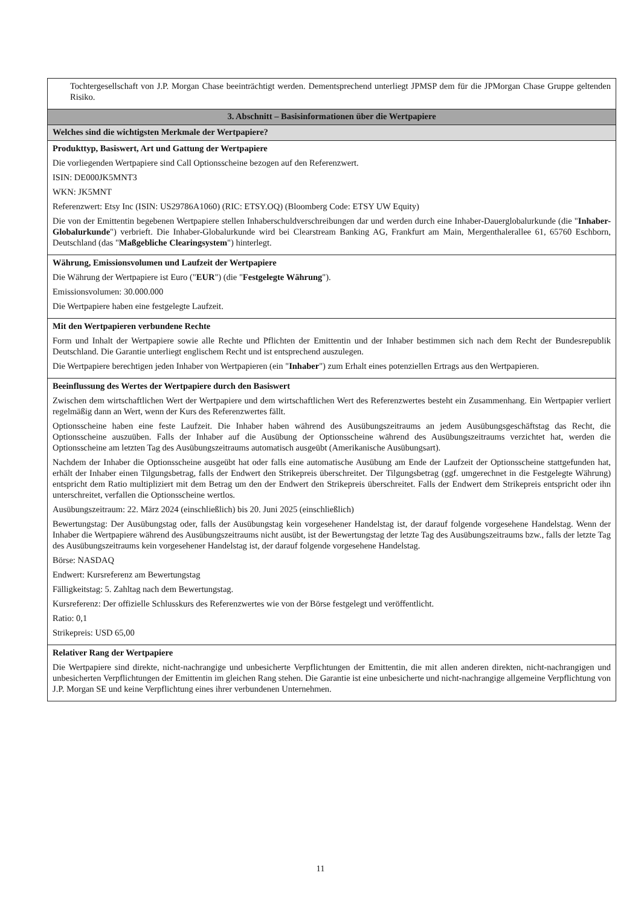| Tochtergesellschaft von J.P. Morgan Chase beeinträchtigt werden. Dementsprechend unterliegt JPMSP dem für die JPMorgan Chase Gruppe geltenden Risiko. |
| 3. Abschnitt – Basisinformationen über die Wertpapiere |
| Welches sind die wichtigsten Merkmale der Wertpapiere? |
| Produkttyp, Basiswert, Art und Gattung der Wertpapiere Die vorliegenden Wertpapiere sind Call Optionsscheine bezogen auf den Referenzwert. ISIN: DE000JK5MNT3 WKN: JK5MNT Referenzwert: Etsy Inc (ISIN: US29786A1060) (RIC: ETSY.OQ) (Bloomberg Code: ETSY UW Equity) Die von der Emittentin begebenen Wertpapiere stellen Inhaberschuldverschreibungen dar und werden durch eine Inhaber-Dauerglobalurkunde (die " Inhaber-Globalurkunde ") verbrieft. Die Inhaber-Globalurkunde wird bei Clearstream Banking AG, Frankfurt am Main, Mergenthalerallee 61, 65760 Eschborn, Deutschland (das " Maßgebliche Clearingsystem ") hinterlegt. |
| Währung, Emissionsvolumen und Laufzeit der Wertpapiere Die Währung der Wertpapiere ist Euro (" EUR ") (die " Festgelegte Währung "). Emissionsvolumen: 30.000.000 Die Wertpapiere haben eine festgelegte Laufzeit. |
| Mit den Wertpapieren verbundene Rechte Form und Inhalt der Wertpapiere sowie alle Rechte und Pflichten der Emittentin und der Inhaber bestimmen sich nach dem Recht der Bundesrepublik Deutschland. Die Garantie unterliegt englischem Recht und ist entsprechend auszulegen. Die Wertpapiere berechtigen jeden Inhaber von Wertpapieren (ein " Inhaber ") zum Erhalt eines potenziellen Ertrags aus den Wertpapieren. |
| Beeinflussung des Wertes der Wertpapiere durch den Basiswert Zwischen dem wirtschaftlichen Wert der Wertpapiere und dem wirtschaftlichen Wert des Referenzwertes besteht ein Zusammenhang. Ein Wertpapier verliert regelmäßig dann an Wert, wenn der Kurs des Referenzwertes fällt. Optionsscheine haben eine feste Laufzeit. Die Inhaber haben während des Ausübungszeitraums an jedem Ausübungsgeschäftstag das Recht, die Optionsscheine auszuüben. Falls der Inhaber auf die Ausübung der Optionsscheine während des Ausübungszeitraums verzichtet hat, werden die Optionsscheine am letzten Tag des Ausübungszeitraums automatisch ausgeübt (Amerikanische Ausübungsart). Nachdem der Inhaber die Optionsscheine ausgeübt hat oder falls eine automatische Ausübung am Ende der Laufzeit der Optionsscheine stattgefunden hat, erhält der Inhaber einen Tilgungsbetrag, falls der Endwert den Strikepreis überschreitet. Der Tilgungsbetrag (ggf. umgerechnet in die Festgelegte Währung) entspricht dem Ratio multipliziert mit dem Betrag um den der Endwert den Strikepreis überschreitet. Falls der Endwert dem Strikepreis entspricht oder ihn unterschreitet, verfallen die Optionsscheine wertlos. Ausübungszeitraum: 22. März 2024 (einschließlich) bis 20. Juni 2025 (einschließlich) Bewertungstag: Der Ausübungstag oder, falls der Ausübungstag kein vorgesehener Handelstag ist, der darauf folgende vorgesehene Handelstag. Wenn der Inhaber die Wertpapiere während des Ausübungszeitraums nicht ausübt, ist der Bewertungstag der letzte Tag des Ausübungszeitraums bzw., falls der letzte Tag des Ausübungszeitraums kein vorgesehener Handelstag ist, der darauf folgende vorgesehene Handelstag. Börse: NASDAQ Endwert: Kursreferenz am Bewertungstag Fälligkeitstag: 5. Zahltag nach dem Bewertungstag. Kursreferenz: Der offizielle Schlusskurs des Referenzwertes wie von der Börse festgelegt und veröffentlicht. Ratio: 0,1 Strikepreis: USD 65,00 |
| Relativer Rang der Wertpapiere Die Wertpapiere sind direkte, nicht-nachrangige und unbesicherte Verpflichtungen der Emittentin, die mit allen anderen direkten, nicht-nachrangigen und unbesicherten Verpflichtungen der Emittentin im gleichen Rang stehen. Die Garantie ist eine unbesicherte und nicht-nachrangige allgemeine Verpflichtung von J.P. Morgan SE und keine Verpflichtung eines ihrer verbundenen Unternehmen. |
11